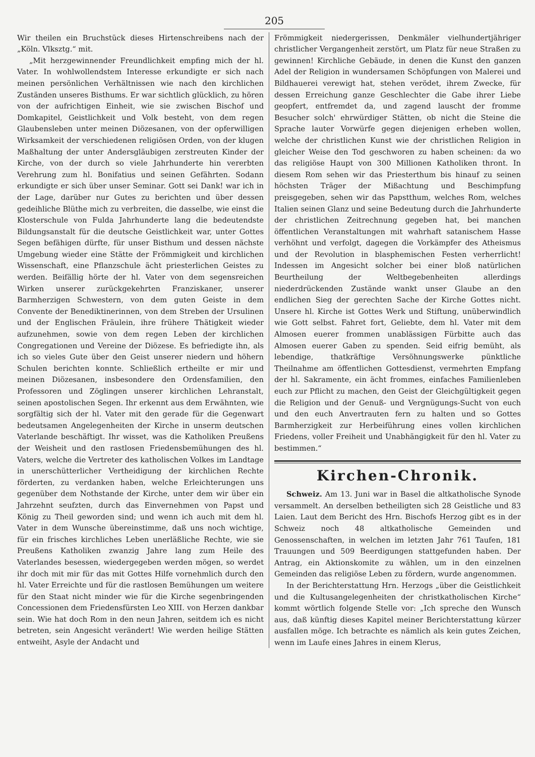205
Wir theilen ein Bruchstück dieses Hirtenschreibens nach der „Köln. Vlksztg.“ mit.
„Mit herzgewinnender Freundlichkeit empfing mich der hl. Vater. In wohlwollendstem Interesse erkundigte er sich nach meinen persönlichen Verhältnissen wie nach den kirchlichen Zuständen unseres Bisthums. Er war sichtlich glücklich, zu hören von der aufrichtigen Einheit, wie sie zwischen Bischof und Domkapitel, Geistlichkeit und Volk besteht, von dem regen Glaubensleben unter meinen Diözesanen, von der opferwilligen Wirksamkeit der verschiedenen religiösen Orden, von der klugen Maßhaltung der unter Andersgläubigen zerstreuten Kinder der Kirche, von der durch so viele Jahrhunderte hin vererbten Verehrung zum hl. Bonifatius und seinen Gefährten. Sodann erkundigte er sich über unser Seminar. Gott sei Dank! war ich in der Lage, darüber nur Gutes zu berichten und über dessen gedeihliche Blüthe mich zu verbreiten, die dasselbe, wie einst die Klosterschule von Fulda Jahrhunderte lang die bedeutendste Bildungsanstalt für die deutsche Geistlichkeit war, unter Gottes Segen befähigen dürfte, für unser Bisthum und dessen nächste Umgebung wieder eine Stätte der Frömmigkeit und kirchlichen Wissenschaft, eine Pflanzschule ächt priesterlichen Geistes zu werden. Beifällig hörte der hl. Vater von dem segensreichen Wirken unserer zurückgekehrten Franziskaner, unserer Barmherzigen Schwestern, von dem guten Geiste in dem Convente der Benediktinerinnen, von dem Streben der Ursulinen und der Englischen Fräulein, ihre frühere Thätigkeit wieder aufzunehmen, sowie von dem regen Leben der kirchlichen Congregationen und Vereine der Diözese. Es befriedigte ihn, als ich so vieles Gute über den Geist unserer niedern und höhern Schulen berichten konnte. Schließlich ertheilte er mir und meinen Diözesanen, insbesondere den Ordensfamilien, den Professoren und Zöglingen unserer kirchlichen Lehranstalt, seinen apostolischen Segen. Ihr erkennt aus dem Erwähnten, wie sorgfältig sich der hl. Vater mit den gerade für die Gegenwart bedeutsamen Angelegenheiten der Kirche in unserm deutschen Vaterlande beschäftigt. Ihr wisset, was die Katholiken Preußens der Weisheit und den rastlosen Friedensbemühungen des hl. Vaters, welche die Vertreter des katholischen Volkes im Landtage in unerschütterlicher Vertheidigung der kirchlichen Rechte förderten, zu verdanken haben, welche Erleichterungen uns gegenüber dem Nothstande der Kirche, unter dem wir über ein Jahrzehnt seufzten, durch das Einvernehmen von Papst und König zu Theil geworden sind; und wenn ich auch mit dem hl. Vater in dem Wunsche übereinstimme, daß uns noch wichtige, für ein frisches kirchliches Leben unerläßliche Rechte, wie sie Preußens Katholiken zwanzig Jahre lang zum Heile des Vaterlandes besessen, wiedergegeben werden mögen, so werdet ihr doch mit mir für das mit Gottes Hilfe vornehmlich durch den hl. Vater Erreichte und für die rastlosen Bemühungen um weitere für den Staat nicht minder wie für die Kirche segenbringenden Concessionen dem Friedensfürsten Leo XIII. von Herzen dankbar sein. Wie hat doch Rom in den neun Jahren, seitdem ich es nicht betreten, sein Angesicht verändert! Wie werden heilige Stätten entweiht, Asyle der Andacht und
Frömmigkeit niedergerissen, Denkmäler vielhundertjähriger christlicher Vergangenheit zerstört, um Platz für neue Straßen zu gewinnen! Kirchliche Gebäude, in denen die Kunst den ganzen Adel der Religion in wundersamen Schöpfungen von Malerei und Bildhauerei verewigt hat, stehen verödet, ihrem Zwecke, für dessen Erreichung ganze Geschlechter die Gabe ihrer Liebe geopfert, entfremdet da, und zagend lauscht der fromme Besucher solch' ehrwürdiger Stätten, ob nicht die Steine die Sprache lauter Vorwürfe gegen diejenigen erheben wollen, welche der christlichen Kunst wie der christlichen Religion in gleicher Weise den Tod geschworen zu haben scheinen: da wo das religiöse Haupt von 300 Millionen Katholiken thront. In diesem Rom sehen wir das Priesterthum bis hinauf zu seinen höchsten Träger der Mißachtung und Beschimpfung preisgegeben, sehen wir das Papstthum, welches Rom, welches Italien seinen Glanz und seine Bedeutung durch die Jahrhunderte der christlichen Zeitrechnung gegeben hat, bei manchen öffentlichen Veranstaltungen mit wahrhaft satanischem Hasse verhöhnt und verfolgt, dagegen die Vorkämpfer des Atheismus und der Revolution in blasphemischen Festen verherrlicht! Indessen im Angesicht solcher bei einer bloß natürlichen Beurtheilung der Weltbegebenheiten allerdings niederdrückenden Zustände wankt unser Glaube an den endlichen Sieg der gerechten Sache der Kirche Gottes nicht. Unsere hl. Kirche ist Gottes Werk und Stiftung, unüberwindlich wie Gott selbst. Fahret fort, Geliebte, dem hl. Vater mit dem Almosen euerer frommen unablässigen Fürbitte auch das Almosen euerer Gaben zu spenden. Seid eifrig bemüht, als lebendige, thatkräftige Versöhnungswerke pünktliche Theilnahme am öffentlichen Gottesdienst, vermehrten Empfang der hl. Sakramente, ein ächt frommes, einfaches Familienleben euch zur Pflicht zu machen, den Geist der Gleichgültigkeit gegen die Religion und der Genuß- und Vergnügungs-Sucht von euch und den euch Anvertrauten fern zu halten und so Gottes Barmherzigkeit zur Herbeiführung eines vollen kirchlichen Friedens, voller Freiheit und Unabhängigkeit für den hl. Vater zu bestimmen.“
Kirchen-Chronik.
Schweiz. Am 13. Juni war in Basel die altkatholische Synode versammelt. An derselben betheiligten sich 28 Geistliche und 83 Laien. Laut dem Bericht des Hrn. Bischofs Herzog gibt es in der Schweiz noch 48 altkatholische Gemeinden und Genossenschaften, in welchen im letzten Jahr 761 Taufen, 181 Trauungen und 509 Beerdigungen stattgefunden haben. Der Antrag, ein Aktionskomite zu wählen, um in den einzelnen Gemeinden das religiöse Leben zu fördern, wurde angenommen.
In der Berichterstattung Hrn. Herzogs „über die Geistlichkeit und die Kultusangelegenheiten der christkatholischen Kirche“ kommt wörtlich folgende Stelle vor: „Ich spreche den Wunsch aus, daß künftig dieses Kapitel meiner Berichterstattung kürzer ausfallen möge. Ich betrachte es nämlich als kein gutes Zeichen, wenn im Laufe eines Jahres in einem Klerus,